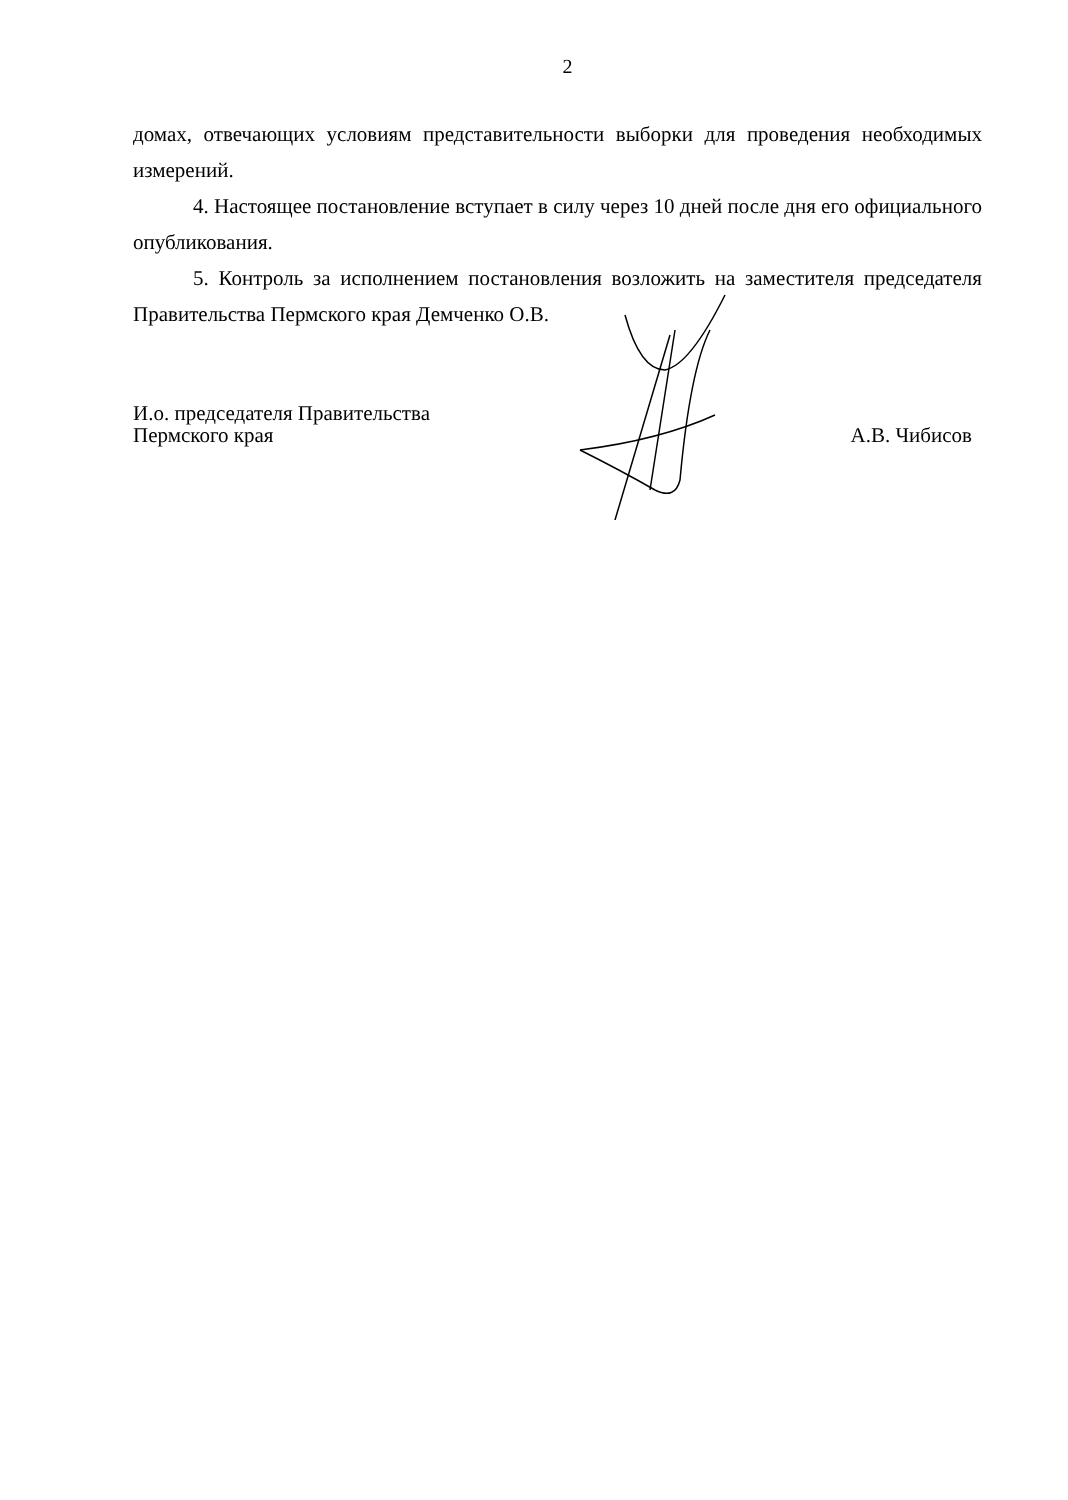2
домах, отвечающих условиям представительности выборки для проведения необходимых измерений.
4. Настоящее постановление вступает в силу через 10 дней после дня его официального опубликования.
5. Контроль за исполнением постановления возложить на заместителя председателя Правительства Пермского края Демченко О.В.
И.о. председателя Правительства
Пермского края
А.В. Чибисов